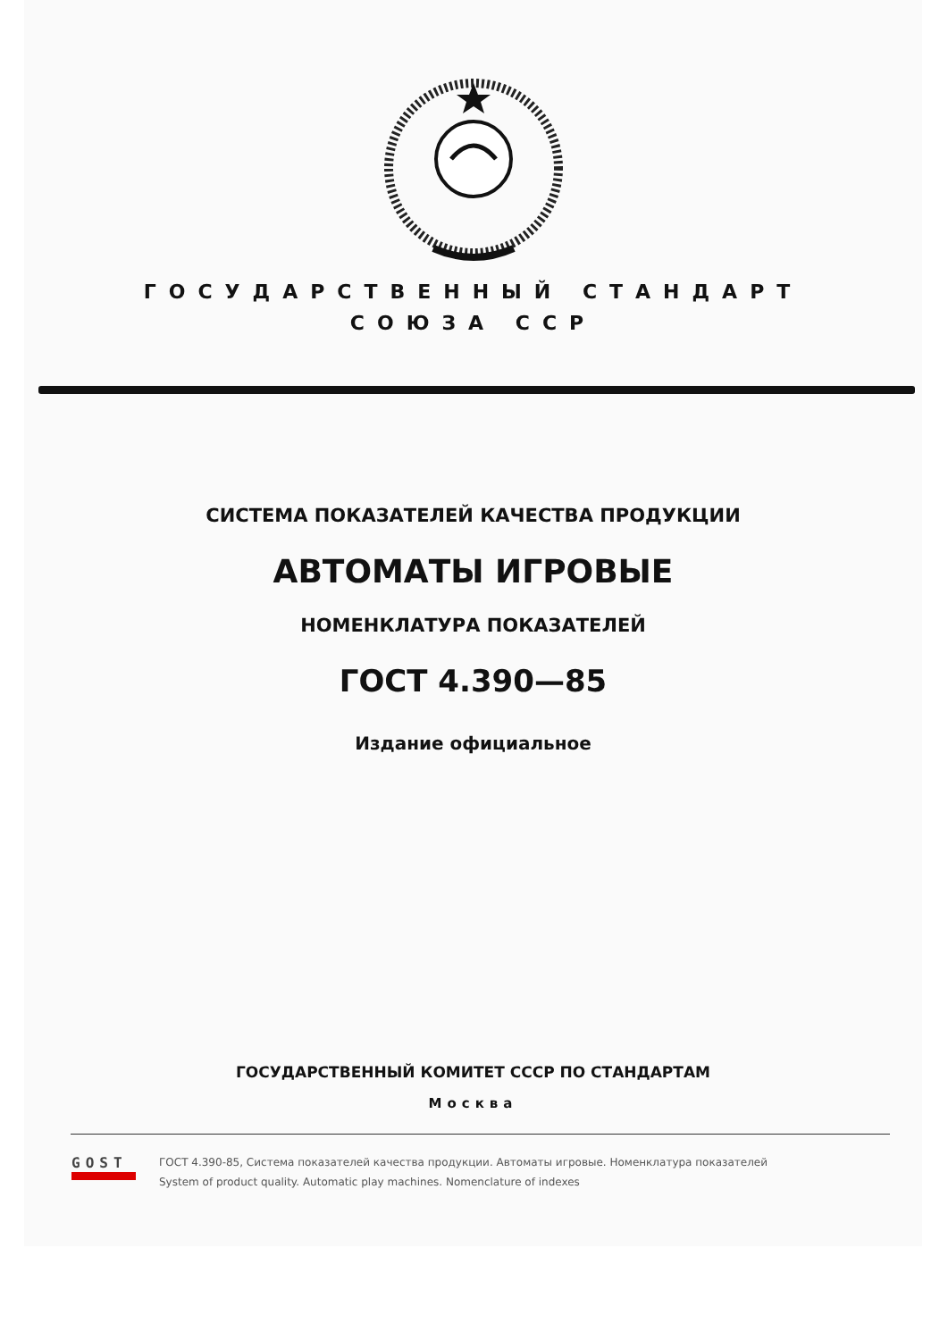ГОСУДАРСТВЕННЫЙ СТАНДАРТ
СОЮЗА ССР
СИСТЕМА ПОКАЗАТЕЛЕЙ КАЧЕСТВА ПРОДУКЦИИ
АВТОМАТЫ ИГРОВЫЕ
НОМЕНКЛАТУРА ПОКАЗАТЕЛЕЙ
ГОСТ 4.390—85
Издание официальное
ГОСУДАРСТВЕННЫЙ КОМИТЕТ СССР ПО СТАНДАРТАМ
Москва
GOST
ГОСТ 4.390-85, Система показателей качества продукции. Автоматы игровые. Номенклатура показателей
System of product quality. Automatic play machines. Nomenclature of indexes